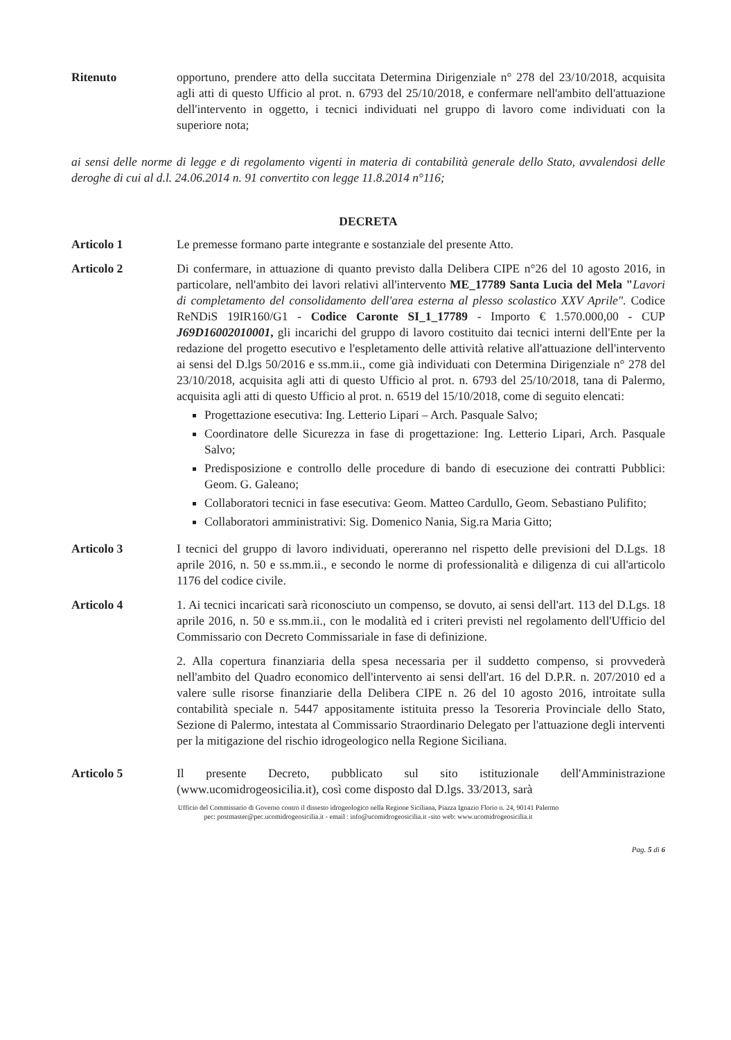Ritenuto opportuno, prendere atto della succitata Determina Dirigenziale n° 278 del 23/10/2018, acquisita agli atti di questo Ufficio al prot. n. 6793 del 25/10/2018, e confermare nell'ambito dell'attuazione dell'intervento in oggetto, i tecnici individuati nel gruppo di lavoro come individuati con la superiore nota;
ai sensi delle norme di legge e di regolamento vigenti in materia di contabilità generale dello Stato, avvalendosi delle deroghe di cui al d.l. 24.06.2014 n. 91 convertito con legge 11.8.2014 n°116;
DECRETA
Articolo 1 Le premesse formano parte integrante e sostanziale del presente Atto.
Articolo 2 Di confermare, in attuazione di quanto previsto dalla Delibera CIPE n°26 del 10 agosto 2016, in particolare, nell'ambito dei lavori relativi all'intervento ME_17789 Santa Lucia del Mela "Lavori di completamento del consolidamento dell'area esterna al plesso scolastico XXV Aprile". Codice ReNDiS 19IR160/G1 - Codice Caronte SI_1_17789 - Importo € 1.570.000,00 - CUP J69D16002010001, gli incarichi del gruppo di lavoro costituito dai tecnici interni dell'Ente per la redazione del progetto esecutivo e l'espletamento delle attività relative all'attuazione dell'intervento ai sensi del D.lgs 50/2016 e ss.mm.ii., come già individuati con Determina Dirigenziale n° 278 del 23/10/2018, acquisita agli atti di questo Ufficio al prot. n. 6793 del 25/10/2018, tana di Palermo, acquisita agli atti di questo Ufficio al prot. n. 6519 del 15/10/2018, come di seguito elencati:
Progettazione esecutiva: Ing. Letterio Lipari – Arch. Pasquale Salvo;
Coordinatore delle Sicurezza in fase di progettazione: Ing. Letterio Lipari, Arch. Pasquale Salvo;
Predisposizione e controllo delle procedure di bando di esecuzione dei contratti Pubblici: Geom. G. Galeano;
Collaboratori tecnici in fase esecutiva: Geom. Matteo Cardullo, Geom. Sebastiano Pulifito;
Collaboratori amministrativi: Sig. Domenico Nania, Sig.ra Maria Gitto;
Articolo 3 I tecnici del gruppo di lavoro individuati, opereranno nel rispetto delle previsioni del D.Lgs. 18 aprile 2016, n. 50 e ss.mm.ii., e secondo le norme di professionalità e diligenza di cui all'articolo 1176 del codice civile.
Articolo 4 1. Ai tecnici incaricati sarà riconosciuto un compenso, se dovuto, ai sensi dell'art. 113 del D.Lgs. 18 aprile 2016, n. 50 e ss.mm.ii., con le modalità ed i criteri previsti nel regolamento dell'Ufficio del Commissario con Decreto Commissariale in fase di definizione.
2. Alla copertura finanziaria della spesa necessaria per il suddetto compenso, si provvederà nell'ambito del Quadro economico dell'intervento ai sensi dell'art. 16 del D.P.R. n. 207/2010 ed a valere sulle risorse finanziarie della Delibera CIPE n. 26 del 10 agosto 2016, introitate sulla contabilità speciale n. 5447 appositamente istituita presso la Tesoreria Provinciale dello Stato, Sezione di Palermo, intestata al Commissario Straordinario Delegato per l'attuazione degli interventi per la mitigazione del rischio idrogeologico nella Regione Siciliana.
Articolo 5 Il presente Decreto, pubblicato sul sito istituzionale dell'Amministrazione (www.ucomidrogeosicilia.it), così come disposto dal D.lgs. 33/2013, sarà
Ufficio del Commissario di Governo contro il dissesto idrogeologico nella Regione Siciliana, Piazza Ignazio Florio n. 24, 90141 Palermo
pec: postmaster@pec.ucomidrogeosicilia.it - email : info@ucomidrogeosicilia.it -sito web: www.ucomidrogeosicilia.it
Pag. 5 di 6